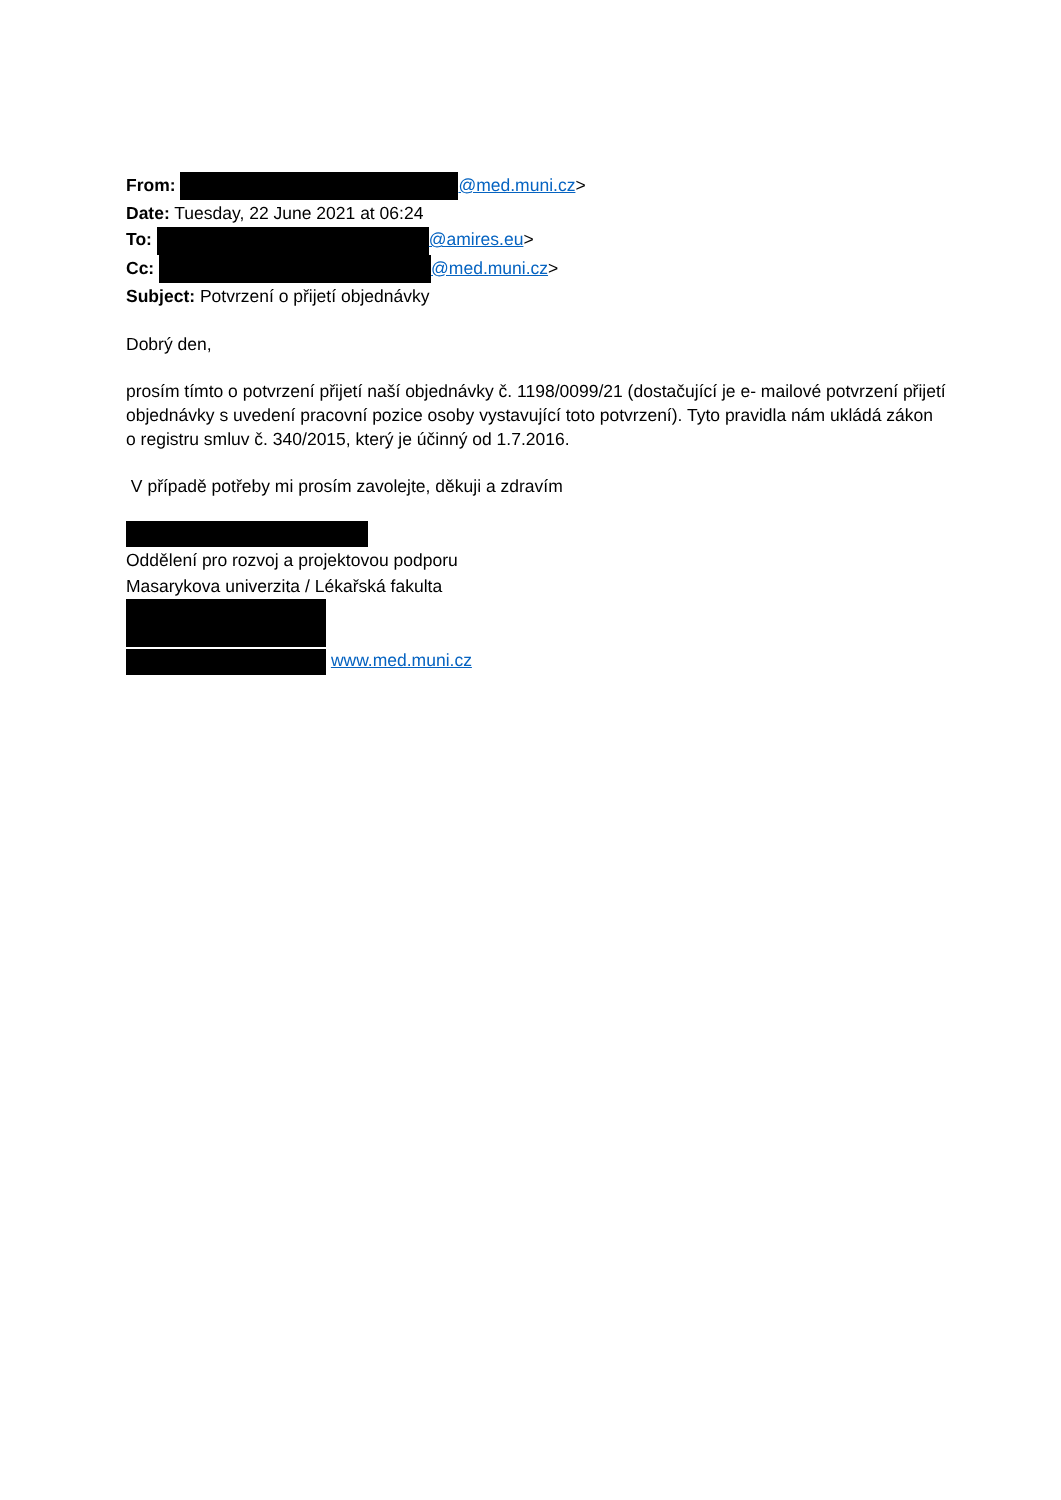From: @med.muni.cz>
Date: Tuesday, 22 June 2021 at 06:24
To: @amires.eu>
Cc: @med.muni.cz>
Subject: Potvrzení o přijetí objednávky
Dobrý den,
prosím tímto o potvrzení přijetí naší objednávky č. 1198/0099/21 (dostačující je e- mailové potvrzení přijetí objednávky s uvedení pracovní pozice osoby vystavující toto potvrzení). Tyto pravidla nám ukládá zákon o registru smluv č. 340/2015, který je účinný od 1.7.2016.
V případě potřeby mi prosím zavolejte, děkuji a zdravím
Oddělení pro rozvoj a projektovou podporu
Masarykova univerzita / Lékařská fakulta
www.med.muni.cz